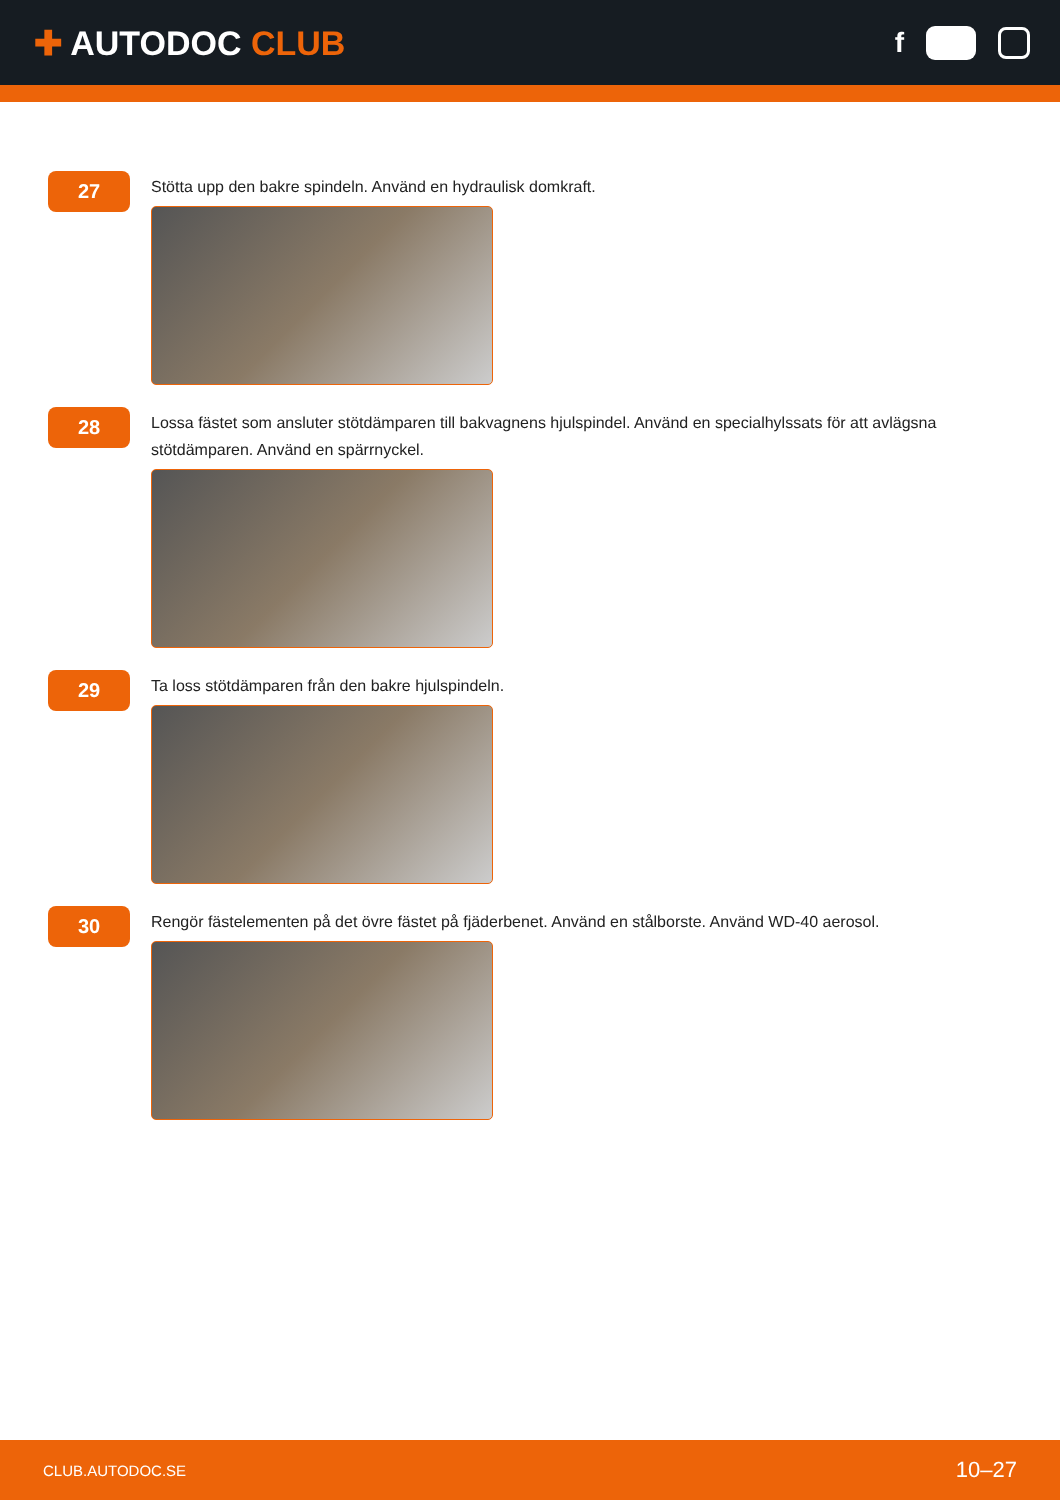✚ AUTODOC CLUB
f
27
Stötta upp den bakre spindeln. Använd en hydraulisk domkraft.
28
Lossa fästet som ansluter stötdämparen till bakvagnens hjulspindel. Använd en specialhylssats för att avlägsna stötdämparen. Använd en spärrnyckel.
29
Ta loss stötdämparen från den bakre hjulspindeln.
30
Rengör fästelementen på det övre fästet på fjäderbenet. Använd en stålborste. Använd WD-40 aerosol.
CLUB.AUTODOC.SE 10–27